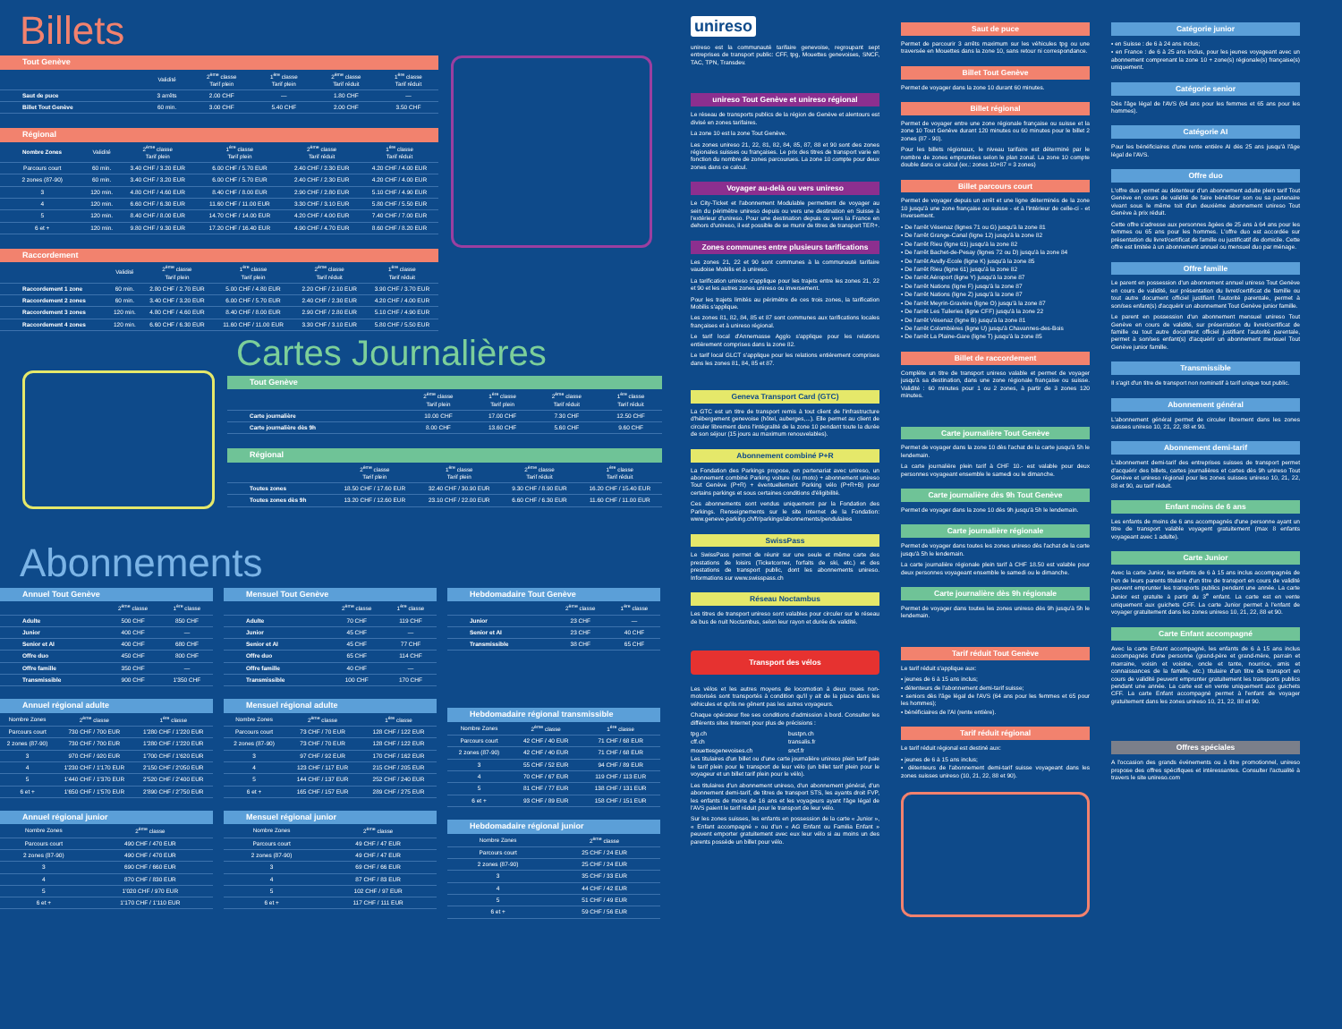Billets
Tout Genève
| | Validité | 2<sup>ème</sup> classe Tarif plein | 1<sup>ère</sup> classe Tarif plein | 2<sup>ème</sup> classe Tarif réduit | 1<sup>ère</sup> classe Tarif réduit |
| --- | --- | --- | --- | --- | --- |
| Saut de puce | 3 arrêts | 2.00 CHF | — | 1.80 CHF | — |
| Billet Tout Genève | 60 min. | 3.00 CHF | 5.40 CHF | 2.00 CHF | 3.50 CHF |
Régional
| Nombre Zones | Validité | 2<sup>ème</sup> classe Tarif plein | 1<sup>ère</sup> classe Tarif plein | 2<sup>ème</sup> classe Tarif réduit | 1<sup>ère</sup> classe Tarif réduit |
| --- | --- | --- | --- | --- | --- |
| Parcours court | 60 min. | 3.40 CHF / 3.20 EUR | 6.00 CHF / 5.70 EUR | 2.40 CHF / 2.30 EUR | 4.20 CHF / 4.00 EUR |
| 2 zones (87-90) | 60 min. | 3.40 CHF / 3.20 EUR | 6.00 CHF / 5.70 EUR | 2.40 CHF / 2.30 EUR | 4.20 CHF / 4.00 EUR |
| 3 | 120 min. | 4.80 CHF / 4.60 EUR | 8.40 CHF / 8.00 EUR | 2.90 CHF / 2.80 EUR | 5.10 CHF / 4.90 EUR |
| 4 | 120 min. | 6.60 CHF / 6.30 EUR | 11.60 CHF / 11.00 EUR | 3.30 CHF / 3.10 EUR | 5.80 CHF / 5.50 EUR |
| 5 | 120 min. | 8.40 CHF / 8.00 EUR | 14.70 CHF / 14.00 EUR | 4.20 CHF / 4.00 EUR | 7.40 CHF / 7.00 EUR |
| 6 et + | 120 min. | 9.80 CHF / 9.30 EUR | 17.20 CHF / 16.40 EUR | 4.90 CHF / 4.70 EUR | 8.60 CHF / 8.20 EUR |
Raccordement
| | Validité | 2<sup>ème</sup> classe Tarif plein | 1<sup>ère</sup> classe Tarif plein | 2<sup>ème</sup> classe Tarif réduit | 1<sup>ère</sup> classe Tarif réduit |
| --- | --- | --- | --- | --- | --- |
| Raccordement 1 zone | 60 min. | 2.80 CHF / 2.70 EUR | 5.00 CHF / 4.80 EUR | 2.20 CHF / 2.10 EUR | 3.90 CHF / 3.70 EUR |
| Raccordement 2 zones | 60 min. | 3.40 CHF / 3.20 EUR | 6.00 CHF / 5.70 EUR | 2.40 CHF / 2.30 EUR | 4.20 CHF / 4.00 EUR |
| Raccordement 3 zones | 120 min. | 4.80 CHF / 4.60 EUR | 8.40 CHF / 8.00 EUR | 2.90 CHF / 2.80 EUR | 5.10 CHF / 4.90 EUR |
| Raccordement 4 zones | 120 min. | 6.60 CHF / 6.30 EUR | 11.60 CHF / 11.00 EUR | 3.30 CHF / 3.10 EUR | 5.80 CHF / 5.50 EUR |
Cartes Journalières
Tout Genève
| | 2<sup>ème</sup> classe Tarif plein | 1<sup>ère</sup> classe Tarif plein | 2<sup>ème</sup> classe Tarif réduit | 1<sup>ère</sup> classe Tarif réduit |
| --- | --- | --- | --- | --- |
| Carte journalière | 10.00 CHF | 17.00 CHF | 7.30 CHF | 12.50 CHF |
| Carte journalière dès 9h | 8.00 CHF | 13.60 CHF | 5.60 CHF | 9.60 CHF |
Régional
| | 2<sup>ème</sup> classe Tarif plein | 1<sup>ère</sup> classe Tarif plein | 2<sup>ème</sup> classe Tarif réduit | 1<sup>ère</sup> classe Tarif réduit |
| --- | --- | --- | --- | --- |
| Toutes zones | 18.50 CHF / 17.60 EUR | 32.40 CHF / 30.90 EUR | 9.30 CHF / 8.90 EUR | 16.20 CHF / 15.40 EUR |
| Toutes zones dès 9h | 13.20 CHF / 12.60 EUR | 23.10 CHF / 22.00 EUR | 6.60 CHF / 6.30 EUR | 11.60 CHF / 11.00 EUR |
Abonnements
Annuel Tout Genève
| | 2<sup>ème</sup> classe | 1<sup>ère</sup> classe |
| --- | --- | --- |
| Adulte | 500 CHF | 850 CHF |
| Junior | 400 CHF | — |
| Senior et AI | 400 CHF | 680 CHF |
| Offre duo | 450 CHF | 800 CHF |
| Offre famille | 350 CHF | — |
| Transmissible | 900 CHF | 1'350 CHF |
Annuel régional adulte
| Nombre Zones | 2<sup>ème</sup> classe | 1<sup>ère</sup> classe |
| --- | --- | --- |
| Parcours court | 730 CHF / 700 EUR | 1'280 CHF / 1'220 EUR |
| 2 zones (87-90) | 730 CHF / 700 EUR | 1'280 CHF / 1'220 EUR |
| 3 | 970 CHF / 920 EUR | 1'700 CHF / 1'620 EUR |
| 4 | 1'230 CHF / 1'170 EUR | 2'150 CHF / 2'050 EUR |
| 5 | 1'440 CHF / 1'370 EUR | 2'520 CHF / 2'400 EUR |
| 6 et + | 1'650 CHF / 1'570 EUR | 2'890 CHF / 2'750 EUR |
Annuel régional junior
| Nombre Zones | 2<sup>ème</sup> classe |
| --- | --- |
| Parcours court | 490 CHF / 470 EUR |
| 2 zones (87-90) | 490 CHF / 470 EUR |
| 3 | 690 CHF / 660 EUR |
| 4 | 870 CHF / 830 EUR |
| 5 | 1'020 CHF / 970 EUR |
| 6 et + | 1'170 CHF / 1'110 EUR |
Mensuel Tout Genève
| | 2<sup>ème</sup> classe | 1<sup>ère</sup> classe |
| --- | --- | --- |
| Adulte | 70 CHF | 119 CHF |
| Junior | 45 CHF | — |
| Senior et AI | 45 CHF | 77 CHF |
| Offre duo | 65 CHF | 114 CHF |
| Offre famille | 40 CHF | — |
| Transmissible | 100 CHF | 170 CHF |
Mensuel régional adulte
| Nombre Zones | 2<sup>ème</sup> classe | 1<sup>ère</sup> classe |
| --- | --- | --- |
| Parcours court | 73 CHF / 70 EUR | 128 CHF / 122 EUR |
| 2 zones (87-90) | 73 CHF / 70 EUR | 128 CHF / 122 EUR |
| 3 | 97 CHF / 92 EUR | 170 CHF / 162 EUR |
| 4 | 123 CHF / 117 EUR | 215 CHF / 205 EUR |
| 5 | 144 CHF / 137 EUR | 252 CHF / 240 EUR |
| 6 et + | 165 CHF / 157 EUR | 289 CHF / 275 EUR |
Mensuel régional junior
| Nombre Zones | 2<sup>ème</sup> classe |
| --- | --- |
| Parcours court | 49 CHF / 47 EUR |
| 2 zones (87-90) | 49 CHF / 47 EUR |
| 3 | 69 CHF / 66 EUR |
| 4 | 87 CHF / 83 EUR |
| 5 | 102 CHF / 97 EUR |
| 6 et + | 117 CHF / 111 EUR |
Hebdomadaire Tout Genève
| | 2<sup>ème</sup> classe | 1<sup>ère</sup> classe |
| --- | --- | --- |
| Junior | 23 CHF | — |
| Senior et AI | 23 CHF | 40 CHF |
| Transmissible | 38 CHF | 65 CHF |
Hebdomadaire régional transmissible
| Nombre Zones | 2<sup>ème</sup> classe | 1<sup>ère</sup> classe |
| --- | --- | --- |
| Parcours court | 42 CHF / 40 EUR | 71 CHF / 68 EUR |
| 2 zones (87-90) | 42 CHF / 40 EUR | 71 CHF / 68 EUR |
| 3 | 55 CHF / 52 EUR | 94 CHF / 89 EUR |
| 4 | 70 CHF / 67 EUR | 119 CHF / 113 EUR |
| 5 | 81 CHF / 77 EUR | 138 CHF / 131 EUR |
| 6 et + | 93 CHF / 89 EUR | 158 CHF / 151 EUR |
Hebdomadaire régional junior
| Nombre Zones | 2<sup>ème</sup> classe |
| --- | --- |
| Parcours court | 25 CHF / 24 EUR |
| 2 zones (87-90) | 25 CHF / 24 EUR |
| 3 | 35 CHF / 33 EUR |
| 4 | 44 CHF / 42 EUR |
| 5 | 51 CHF / 49 EUR |
| 6 et + | 59 CHF / 56 EUR |
unireso
unireso est la communauté tarifaire genevoise, regroupant sept entreprises de transport public: CFF, tpg, Mouettes genevoises, SNCF, TAC, TPN, Transdev.
unireso Tout Genève et unireso régional
Le réseau de transports publics de la région de Genève et alentours est divisé en zones tarifaires.
La zone 10 est la zone Tout Genève.
Les zones unireso 21, 22, 81, 82, 84, 85, 87, 88 et 90 sont des zones régionales suisses ou françaises. Le prix des titres de transport varie en fonction du nombre de zones parcourues. La zone 10 compte pour deux zones dans ce calcul.
Voyager au-delà ou vers unireso
Le City-Ticket et l'abonnement Modulable permettent de voyager au sein du périmètre unireso depuis ou vers une destination en Suisse à l'extérieur d'unireso. Pour une destination depuis ou vers la France en dehors d'unireso, il est possible de se munir de titres de transport TER+.
Zones communes entre plusieurs tarifications
Les zones 21, 22 et 90 sont communes à la communauté tarifaire vaudoise Mobilis et à unireso.
La tarification unireso s'applique pour les trajets entre les zones 21, 22 et 90 et les autres zones unireso ou inversement.
Pour les trajets limités au périmètre de ces trois zones, la tarification Mobilis s'applique.
Les zones 81, 82, 84, 85 et 87 sont communes aux tarifications locales françaises et à unireso régional.
Le tarif local d'Annemasse Agglo s'applique pour les relations entièrement comprises dans la zone 82.
Le tarif local GLCT s'applique pour les relations entièrement comprises dans les zones 81, 84, 85 et 87.
Geneva Transport Card (GTC)
La GTC est un titre de transport remis à tout client de l'infrastructure d'hébergement genevoise (hôtel, auberges,...). Elle permet au client de circuler librement dans l'intégralité de la zone 10 pendant toute la durée de son séjour (15 jours au maximum renouvelables).
Abonnement combiné P+R
La Fondation des Parkings propose, en partenariat avec unireso, un abonnement combiné Parking voiture (ou moto) + abonnement unireso Tout Genève (P+R) + éventuellement Parking vélo (P+R+B) pour certains parkings et sous certaines conditions d'éligibilité.
Ces abonnements sont vendus uniquement par la Fondation des Parkings. Renseignements sur le site internet de la Fondation: www.geneve-parking.ch/fr/parkings/abonnements/pendulaires
SwissPass
Le SwissPass permet de réunir sur une seule et même carte des prestations de loisirs (Ticketcorner, forfaits de ski, etc.) et des prestations de transport public, dont les abonnements unireso. Informations sur www.swisspass.ch
Réseau Noctambus
Les titres de transport unireso sont valables pour circuler sur le réseau de bus de nuit Noctambus, selon leur rayon et durée de validité.
Transport des vélos
Les vélos et les autres moyens de locomotion à deux roues non-motorisés sont transportés à condition qu'il y ait de la place dans les véhicules et qu'ils ne gênent pas les autres voyageurs.
Chaque opérateur fixe ses conditions d'admission à bord. Consulter les différents sites Internet pour plus de précisions :
tpg.ch
cff.ch
mouettesgenevoises.ch
bustpn.ch
transalis.fr
sncf.fr
Les titulaires d'un billet ou d'une carte journalière unireso plein tarif paie le tarif plein pour le transport de leur vélo (un billet tarif plein pour le voyageur et un billet tarif plein pour le vélo).
Les titulaires d'un abonnement unireso, d'un abonnement général, d'un abonnement demi-tarif, de titres de transport STS, les ayants droit FVP, les enfants de moins de 16 ans et les voyageurs ayant l'âge légal de l'AVS paient le tarif réduit pour le transport de leur vélo.
Sur les zones suisses, les enfants en possession de la carte « Junior », « Enfant accompagné » ou d'un « AG Enfant ou Familia Enfant » peuvent emporter gratuitement avec eux leur vélo si au moins un des parents possède un billet pour vélo.
Saut de puce
Permet de parcourir 3 arrêts maximum sur les véhicules tpg ou une traversée en Mouettes dans la zone 10, sans retour ni correspondance.
Billet Tout Genève
Permet de voyager dans la zone 10 durant 60 minutes.
Billet régional
Permet de voyager entre une zone régionale française ou suisse et la zone 10 Tout Genève durant 120 minutes ou 60 minutes pour le billet 2 zones (87 - 90).
Pour les billets régionaux, le niveau tarifaire est déterminé par le nombre de zones empruntées selon le plan zonal. La zone 10 compte double dans ce calcul (ex.: zones 10+87 = 3 zones)
Billet parcours court
Permet de voyager depuis un arrêt et une ligne déterminés de la zone 10 jusqu'à une zone française ou suisse - et à l'intérieur de celle-ci - et inversement.
▪ De l'arrêt Vésenaz (lignes 71 ou G) jusqu'à la zone 81
▪ De l'arrêt Grange-Canal (ligne 12) jusqu'à la zone 82
▪ De l'arrêt Rieu (ligne 61) jusqu'à la zone 82
▪ De l'arrêt Bachet-de-Pesay (lignes 72 ou D) jusqu'à la zone 84
▪ De l'arrêt Avully-Ecole (ligne K) jusqu'à la zone 85
▪ De l'arrêt Rieu (ligne 61) jusqu'à la zone 82
▪ De l'arrêt Aéroport (ligne Y) jusqu'à la zone 87
▪ De l'arrêt Nations (ligne F) jusqu'à la zone 87
▪ De l'arrêt Nations (ligne Z) jusqu'à la zone 87
▪ De l'arrêt Meyrin-Gravière (ligne O) jusqu'à la zone 87
▪ De l'arrêt Les Tuileries (ligne CFF) jusqu'à la zone 22
▪ De l'arrêt Vésenaz (ligne B) jusqu'à la zone 81
▪ De l'arrêt Colombières (ligne U) jusqu'à Chavannes-des-Bois
▪ De l'arrêt La Plaine-Gare (ligne T) jusqu'à la zone 85
Billet de raccordement
Complète un titre de transport unireso valable et permet de voyager jusqu'à sa destination, dans une zone régionale française ou suisse. Validité : 60 minutes pour 1 ou 2 zones, à partir de 3 zones 120 minutes.
Carte journalière Tout Genève
Permet de voyager dans la zone 10 dès l'achat de la carte jusqu'à 5h le lendemain.
La carte journalière plein tarif à CHF 10.- est valable pour deux personnes voyageant ensemble le samedi ou le dimanche.
Carte journalière dès 9h Tout Genève
Permet de voyager dans la zone 10 dès 9h jusqu'à 5h le lendemain.
Carte journalière régionale
Permet de voyager dans toutes les zones unireso dès l'achat de la carte jusqu'à 5h le lendemain.
La carte journalière régionale plein tarif à CHF 18.50 est valable pour deux personnes voyageant ensemble le samedi ou le dimanche.
Carte journalière dès 9h régionale
Permet de voyager dans toutes les zones unireso dès 9h jusqu'à 5h le lendemain.
Tarif réduit Tout Genève
Le tarif réduit s'applique aux:
▪ jeunes de 6 à 15 ans inclus;
▪ détenteurs de l'abonnement demi-tarif suisse;
▪ seniors dès l'âge légal de l'AVS (64 ans pour les femmes et 65 pour les hommes);
▪ bénéficiaires de l'AI (rente entière).
Tarif réduit régional
Le tarif réduit régional est destiné aux:
▪ jeunes de 6 à 15 ans inclus;
▪ détenteurs de l'abonnement demi-tarif suisse voyageant dans les zones suisses unireso (10, 21, 22, 88 et 90).
Catégorie junior
▪ en Suisse : de 6 à 24 ans inclus;
▪ en France : de 6 à 25 ans inclus, pour les jeunes voyageant avec un abonnement comprenant la zone 10 + zone(s) régionale(s) française(s) uniquement.
Catégorie senior
Dès l'âge légal de l'AVS (64 ans pour les femmes et 65 ans pour les hommes).
Catégorie AI
Pour les bénéficiaires d'une rente entière AI dès 25 ans jusqu'à l'âge légal de l'AVS.
Offre duo
L'offre duo permet au détenteur d'un abonnement adulte plein tarif Tout Genève en cours de validité de faire bénéficier son ou sa partenaire vivant sous le même toit d'un deuxième abonnement unireso Tout Genève à prix réduit.
Cette offre s'adresse aux personnes âgées de 25 ans à 64 ans pour les femmes ou 65 ans pour les hommes. L'offre duo est accordée sur présentation du livret/certificat de famille ou justificatif de domicile. Cette offre est limitée à un abonnement annuel ou mensuel duo par ménage.
Offre famille
Le parent en possession d'un abonnement annuel unireso Tout Genève en cours de validité, sur présentation du livret/certificat de famille ou tout autre document officiel justifiant l'autorité parentale, permet à son/ses enfant(s) d'acquérir un abonnement Tout Genève junior famille.
Le parent en possession d'un abonnement mensuel unireso Tout Genève en cours de validité, sur présentation du livret/certificat de famille ou tout autre document officiel justifiant l'autorité parentale, permet à son/ses enfant(s) d'acquérir un abonnement mensuel Tout Genève junior famille.
Transmissible
Il s'agit d'un titre de transport non nominatif à tarif unique tout public.
Abonnement général
L'abonnement général permet de circuler librement dans les zones suisses unireso 10, 21, 22, 88 et 90.
Abonnement demi-tarif
L'abonnement demi-tarif des entreprises suisses de transport permet d'acquérir des billets, cartes journalières et cartes dès 9h unireso Tout Genève et unireso régional pour les zones suisses unireso 10, 21, 22, 88 et 90, au tarif réduit.
Enfant moins de 6 ans
Les enfants de moins de 6 ans accompagnés d'une personne ayant un titre de transport valable voyagent gratuitement (max 8 enfants voyageant avec 1 adulte).
Carte Junior
Avec la carte Junior, les enfants de 6 à 15 ans inclus accompagnés de l'un de leurs parents titulaire d'un titre de transport en cours de validité peuvent emprunter les transports publics pendant une année. La carte Junior est gratuite à partir du 3<sup>e</sup> enfant. La carte est en vente uniquement aux guichets CFF. La carte Junior permet à l'enfant de voyager gratuitement dans les zones unireso 10, 21, 22, 88 et 90.
Carte Enfant accompagné
Avec la carte Enfant accompagné, les enfants de 6 à 15 ans inclus accompagnés d'une personne (grand-père et grand-mère, parrain et marraine, voisin et voisine, oncle et tante, nourrice, amis et connaissances de la famille, etc.) titulaire d'un titre de transport en cours de validité peuvent emprunter gratuitement les transports publics pendant une année. La carte est en vente uniquement aux guichets CFF. La carte Enfant accompagné permet à l'enfant de voyager gratuitement dans les zones unireso 10, 21, 22, 88 et 90.
Offres spéciales
A l'occasion des grands événements ou à titre promotionnel, unireso propose des offres spécifiques et intéressantes. Consulter l'actualité à travers le site unireso.com